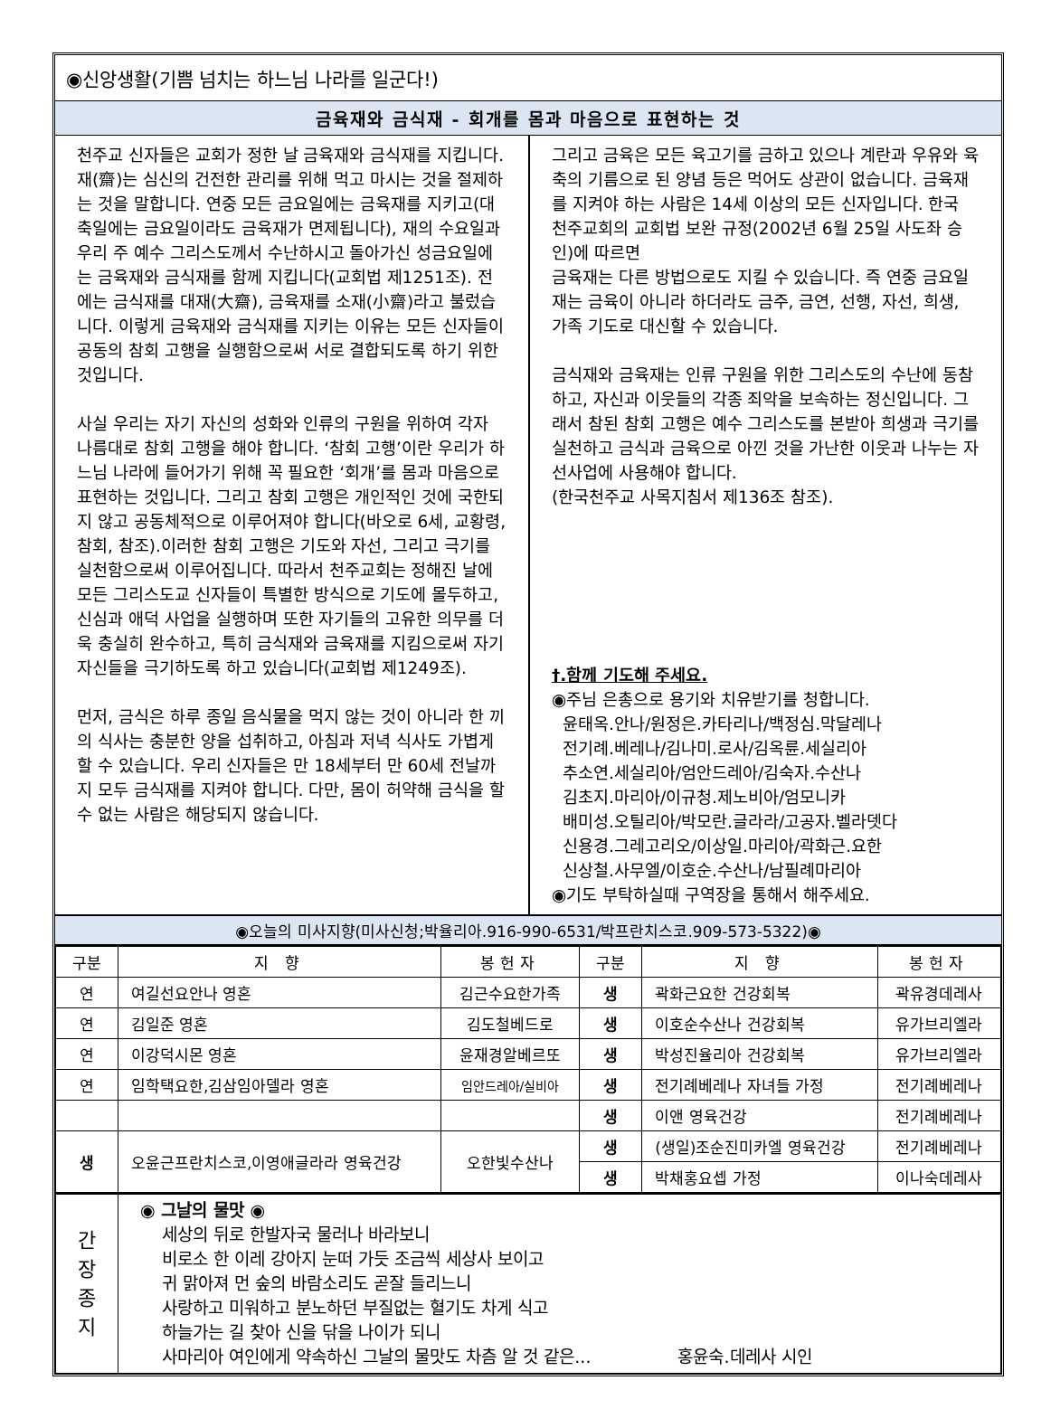◉신앙생활(기쁨 넘치는 하느님 나라를 일군다!)
금육재와 금식재 - 회개를 몸과 마음으로 표현하는 것
천주교 신자들은 교회가 정한 날 금육재와 금식재를 지킵니다. 재(齋)는 심신의 건전한 관리를 위해 먹고 마시는 것을 절제하는 것을 말합니다. 연중 모든 금요일에는 금육재를 지키고(대축일에는 금요일이라도 금육재가 면제됩니다), 재의 수요일과 우리 주 예수 그리스도께서 수난하시고 돌아가신 성금요일에는 금육재와 금식재를 함께 지킵니다(교회법 제1251조). 전에는 금식재를 대재(大齋), 금육재를 소재(小齋)라고 불렀습니다. 이렇게 금육재와 금식재를 지키는 이유는 모든 신자들이 공동의 참회 고행을 실행함으로써 서로 결합되도록 하기 위한 것입니다.
사실 우리는 자기 자신의 성화와 인류의 구원을 위하여 각자 나름대로 참회 고행을 해야 합니다. ‘참회 고행’이란 우리가 하느님 나라에 들어가기 위해 꼭 필요한 ‘회개’를 몸과 마음으로 표현하는 것입니다. 그리고 참회 고행은 개인적인 것에 국한되지 않고 공동체적으로 이루어져야 합니다(바오로 6세, 교황령, 참회, 참조).이러한 참회 고행은 기도와 자선, 그리고 극기를 실천함으로써 이루어집니다. 따라서 천주교회는 정해진 날에 모든 그리스도교 신자들이 특별한 방식으로 기도에 몰두하고, 신심과 애덕 사업을 실행하며 또한 자기들의 고유한 의무를 더욱 충실히 완수하고, 특히 금식재와 금육재를 지킴으로써 자기 자신들을 극기하도록 하고 있습니다(교회법 제1249조).
먼저, 금식은 하루 종일 음식물을 먹지 않는 것이 아니라 한 끼의 식사는 충분한 양을 섭취하고, 아침과 저녁 식사도 가볍게 할 수 있습니다. 우리 신자들은 만 18세부터 만 60세 전날까지 모두 금식재를 지켜야 합니다. 다만, 몸이 허약해 금식을 할 수 없는 사람은 해당되지 않습니다.
그리고 금육은 모든 육고기를 금하고 있으나 계란과 우유와 육축의 기름으로 된 양념 등은 먹어도 상관이 없습니다. 금육재를 지켜야 하는 사람은 14세 이상의 모든 신자입니다. 한국 천주교회의 교회법 보완 규정(2002년 6월 25일 사도좌 승인)에 따르면
금육재는 다른 방법으로도 지킬 수 있습니다. 즉 연중 금요일 재는 금육이 아니라 하더라도 금주, 금연, 선행, 자선, 희생, 가족 기도로 대신할 수 있습니다.
금식재와 금육재는 인류 구원을 위한 그리스도의 수난에 동참하고, 자신과 이웃들의 각종 죄악을 보속하는 정신입니다. 그래서 참된 참회 고행은 예수 그리스도를 본받아 희생과 극기를 실천하고 금식과 금육으로 아낀 것을 가난한 이웃과 나누는 자선사업에 사용해야 합니다.
(한국천주교 사목지침서 제136조 참조).
†.함께 기도해 주세요.
◉주님 은총으로 용기와 치유받기를 청합니다.
윤태옥.안나/원정은.카타리나/백정심.막달레나
전기례.베레나/김나미.로사/김옥륜.세실리아
추소연.세실리아/엄안드레아/김숙자.수산나
김초지.마리아/이규청.제노비아/엄모니카
배미성.오틸리아/박모란.글라라/고공자.벨라뎃다
신용경.그레고리오/이상일.마리아/곽화근.요한
신상철.사무엘/이호순.수산나/남필례마리아
◉기도 부탁하실때 구역장을 통해서 해주세요.
◉오늘의 미사지향(미사신청;박율리아.916-990-6531/박프란치스코.909-573-5322)◉
| 구분 | 지 향 | 봉헌자 | 구분 | 지 향 | 봉헌자 |
| --- | --- | --- | --- | --- | --- |
| 연 | 여길선요안나 영혼 | 김근수요한가족 | 생 | 곽화근요한 건강회복 | 곽유경데레사 |
| 연 | 김일준 영혼 | 김도철베드로 | 생 | 이호순수산나 건강회복 | 유가브리엘라 |
| 연 | 이강덕시몬 영혼 | 윤재경알베르또 | 생 | 박성진율리아 건강회복 | 유가브리엘라 |
| 연 | 임학택요한,김삼임아델라 영혼 | 임안드레아/실비아 | 생 | 전기례베레나 자녀들 가정 | 전기례베레나 |
| | | | 생 | 이앤 영육건강 | 전기례베레나 |
| 생 | 오윤근프란치스코,이영애글라라 영육건강 | 오한빛수산나 | 생 | (생일)조순진미카엘 영육건강 | 전기례베레나 |
| | | | 생 | 박채홍요셉 가정 | 이나숙데레사 |
| 간 장 종 지 | ◉ 그날의 물맛 ◉ 세상의 뒤로 한발자국 물러나 바라보니 비로소 한 이레 강아지 눈떠 가듯 조금씩 세상사 보이고 귀 맑아져 먼 숲의 바람소리도 곧잘 들리느니 사랑하고 미워하고 분노하던 부질없는 혈기도 차게 식고 하늘가는 길 찾아 신을 닦을 나이가 되니 사마리아 여인에게 약속하신 그날의 물맛도 차츰 알 것 같은... 홍윤숙.데레사 시인 | | | | |